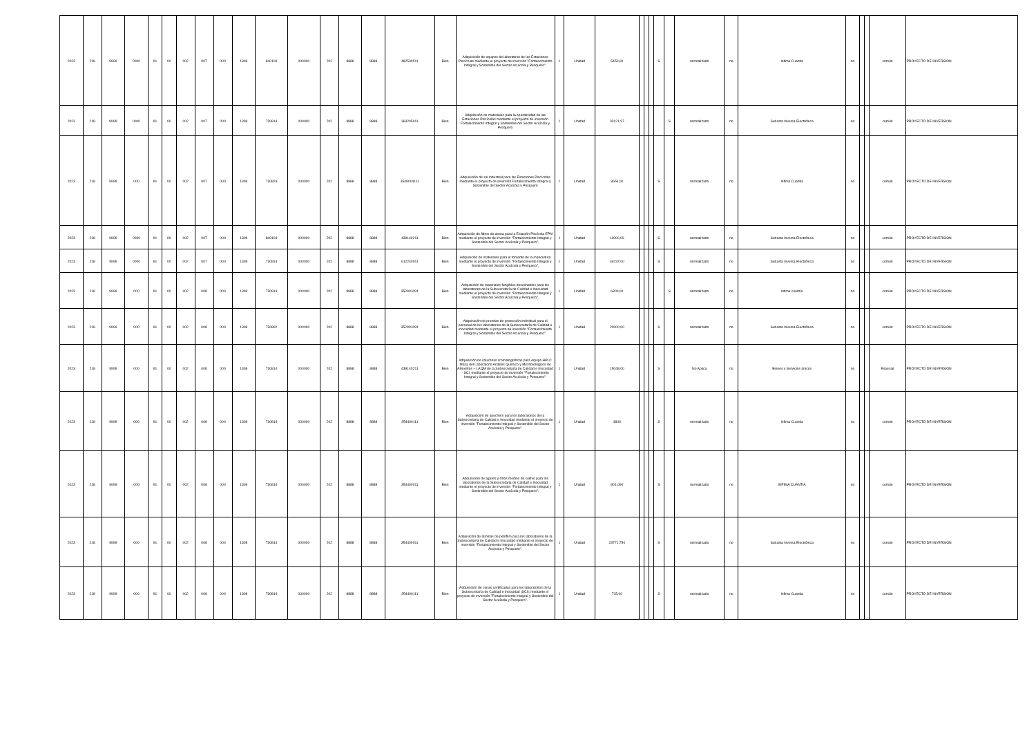| 2023 | 218 | 9999 | 0000 | 91 | 00 | 002 | 007 | 000 | 1308 | 840104 | 000000 | 202 | 8888 | 8888 | 482530511 | Bien | Adquisición de equipos de laboratorio de las Estaciones Piscícolas mediante el proyecto de inversión "Fortalecimiento Integral y Sostenible del Sector Acuícola y Pesquero". | 1 | Unidad | 5450,00 | | | | S | | normalizado | no | Infima Cuantia | no | | | común | PROYECTO DE INVERSION |
| 2023 | 218 | 9999 | 0000 | 91 | 00 | 002 | 007 | 000 | 1308 | 730814 | 000000 | 202 | 8888 | 8888 | 363205011 | Bien | Adquisición de materiales para la operatividad de las Estaciones Piscícolas mediante el proyecto de inversión Fortalecimiento Integral y Sostenible del Sector Acuícola y Pesquero | 1 | Unidad | 33121,97 | | | | | S | normalizado | no | Subasta Inversa Electrónica | no | | | común | PROYECTO DE INVERSION |
| 2023 | 218 | 9999 | 000 | 91 | 00 | 002 | 007 | 000 | 1308 | 730823 | 000000 | 202 | 8888 | 8888 | 3549004111 | Bien | Adquisición de sal industrial para las Estaciones Piscícolas mediante el proyecto de inversión Fortalecimiento Integral y Sostenible del Sector Acuícola y Pesquero | 1 | Unidad | 3654,00 | | | | S | | normalizado | no | Infima Cuantia | no | | | común | PROYECTO DE INVERSION |
| 2023 | 218 | 9999 | 0000 | 91 | 00 | 002 | 007 | 000 | 1308 | 840104 | 000000 | 202 | 8888 | 8888 | 439140211 | Bien | Adquisición de filtros de arena para la Estación Piscícola EPAI mediante el proyecto de inversión "Fortalecimiento Integral y Sostenible del Sector Acuícola y Pesquero". | 1 | Unidad | 11000,00 | | | | S | | normalizado | no | Subasta Inversa Electrónica | no | | | común | PROYECTO DE INVERSION |
| 2023 | 218 | 9999 | 0000 | 91 | 00 | 002 | 007 | 000 | 1308 | 730814 | 000000 | 202 | 8888 | 8888 | 612240011 | Bien | Adquisición de materiales para el fomento de la maricultura mediante el proyecto de inversión "Fortalecimiento Integral y Sostenible del Sector Acuícola y Pesquero". | 1 | Unidad | 46737,00 | | | | S | | normalizado | no | Subasta Inversa Electrónica | no | | | común | PROYECTO DE INVERSION |
| 2023 | 218 | 9999 | 000 | 91 | 00 | 002 | 008 | 000 | 1308 | 730814 | 000000 | 202 | 8888 | 8888 | 352901091 | Bien | Adquisición de materiales fungibles desechables para los laboratorios de la Subsecretaría de Calidad e Inocuidad mediante el proyecto de inversión "Fortalecimiento Integral y Sostenible del Sector Acuícola y Pesquero". | 1 | Unidad | 6300,00 | | | | | S | normalizado | no | infima cuantía | no | | | común | PROYECTO DE INVERSION |
| 2023 | 218 | 9999 | 000 | 91 | 00 | 002 | 008 | 000 | 1308 | 730802 | 000000 | 202 | 8888 | 8888 | 352901091 | Bien | Adquisición de prendas de protección individual para el personal de los laboratorios de la Subsecretaría de Calidad e Inocuidad mediante el proyecto de inversión "Fortalecimiento Integral y Sostenible del Sector Acuícola y Pesquero". | 1 | Unidad | 20000,00 | | | | S | | normalizado | no | Subasta Inversa Electrónica | no | | | común | PROYECTO DE INVERSION |
| 2023 | 218 | 9999 | 000 | 91 | 00 | 002 | 008 | 000 | 1308 | 730814 | 000000 | 202 | 8888 | 8888 | 439140211 | Bien | Adquisición de columnas cromatográficas para equipo HPLC Masa del Laboratorio Análisis Químico y Microbiológicos de Alimentos – LAQM de la Subsecretaría de Calidad e Inocuidad - SCI, mediante el proyecto de inversión "Fortalecimiento Integral y Sostenible del Sector Acuícola y Pesquero". | 1 | Unidad | 15048,00 | | | | S | | No Aplica | no | Bienes y Servicios únicos | no | | | Especial | PROYECTO DE INVERSION |
| 2023 | 218 | 9999 | 000 | 91 | 00 | 002 | 008 | 000 | 1308 | 730814 | 000000 | 202 | 8888 | 8888 | 354400111 | Bien | Adquisición de quechers para los laboratorios de la Subsecretaria de Calidad e Inocuidad mediante el proyecto de inversión "Fortalecimiento Integral y Sostenible del Sector Acuícola y Pesquero". | 1 | Unidad | 4840 | | | | S | | normalizado | no | Infima Cuantia | no | | | común | PROYECTO DE INVERSION |
| 2023 | 218 | 9999 | 000 | 91 | 00 | 002 | 008 | 000 | 1308 | 730814 | 000000 | 202 | 8888 | 8888 | 354400011 | Bien | Adquisición de agares y otros medios de cultivo para los laboratorios de la Subsecretaria de Calidad e Inocuidad mediante el proyecto de inversión "Fortalecimiento Integral y Sostenible del Sector Acuícola y Pesquero". | 1 | Unidad | 801,090 | | | | S | | normalizado | no | INFIMA CUANTIA | no | | | común | PROYECTO DE INVERSION |
| 2023 | 218 | 9999 | 000 | 91 | 00 | 002 | 008 | 000 | 1308 | 730814 | 000000 | 202 | 8888 | 8888 | 354400011 | Bien | Adquisición de láminas de petrifilm para los laboratorios de la Subsecretaría de Calidad e Inocuidad mediante el proyecto de inversión "Fortalecimiento Integral y Sostenible del Sector Acuícola y Pesquero". | 1 | Unidad | 23771,750 | | | | S | | normalizado | no | Subasta Inversa Electrónica | no | | | común | PROYECTO DE INVERSION |
| 2023 | 218 | 9999 | 000 | 91 | 00 | 002 | 008 | 000 | 1308 | 730814 | 000000 | 202 | 8888 | 8888 | 354400111 | Bien | Adquisición de cepas certificadas para los laboratorios de la Subsecretaría de Calidad e Inocuidad (SCI), mediante el proyecto de inversión "Fortalecimiento Integral y Sostenible del Sector Acuícola y Pesquero". | 1 | Unidad | 715,00 | | | | S | | normalizado | no | Infima Cuantia | no | | | común | PROYECTO DE INVERSION |